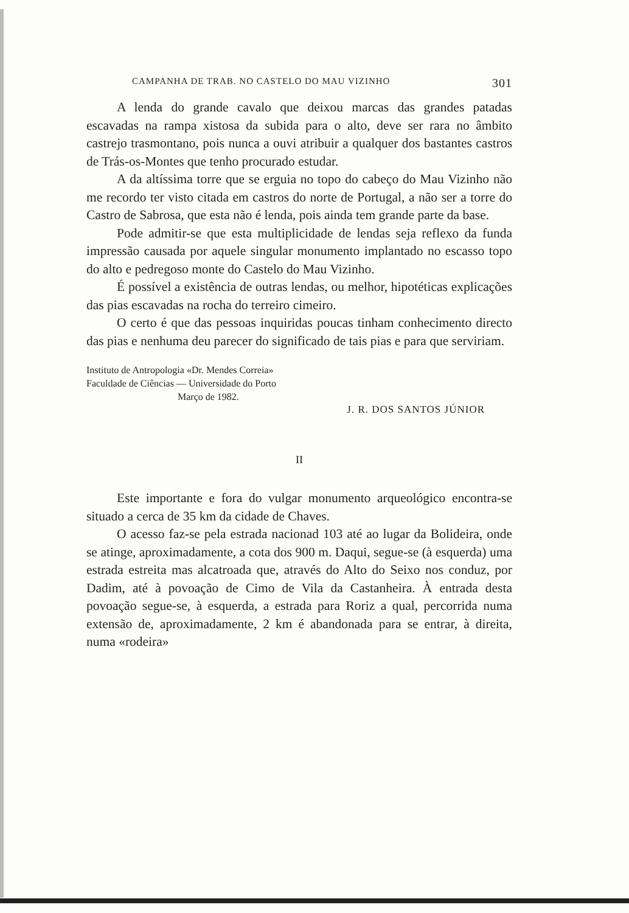CAMPANHA DE TRAB. NO CASTELO DO MAU VIZINHO 301
A lenda do grande cavalo que deixou marcas das grandes patadas escavadas na rampa xistosa da subida para o alto, deve ser rara no âmbito castrejo trasmontano, pois nunca a ouvi atribuir a qualquer dos bastantes castros de Trás-os-Montes que tenho procurado estudar.
A da altíssima torre que se erguia no topo do cabeço do Mau Vizinho não me recordo ter visto citada em castros do norte de Portugal, a não ser a torre do Castro de Sabrosa, que esta não é lenda, pois ainda tem grande parte da base.
Pode admitir-se que esta multiplicidade de lendas seja reflexo da funda impressão causada por aquele singular monumento implantado no escasso topo do alto e pedregoso monte do Castelo do Mau Vizinho.
É possível a existência de outras lendas, ou melhor, hipotéticas explicações das pias escavadas na rocha do terreiro cimeiro.
O certo é que das pessoas inquiridas poucas tinham conhecimento directo das pias e nenhuma deu parecer do significado de tais pias e para que serviriam.
Instituto de Antropologia «Dr. Mendes Correia»
Faculdade de Ciências — Universidade do Porto
Março de 1982.
J. R. DOS SANTOS JÚNIOR
II
Este importante e fora do vulgar monumento arqueológico encontra-se situado a cerca de 35 km da cidade de Chaves.
O acesso faz-se pela estrada nacionad 103 até ao lugar da Bolideira, onde se atinge, aproximadamente, a cota dos 900 m. Daqui, segue-se (à esquerda) uma estrada estreita mas alcatroada que, através do Alto do Seixo nos conduz, por Dadim, até à povoação de Cimo de Vila da Castanheira. À entrada desta povoação segue-se, à esquerda, a estrada para Roriz a qual, percorrida numa extensão de, aproximadamente, 2 km é abandonada para se entrar, à direita, numa «rodeira»